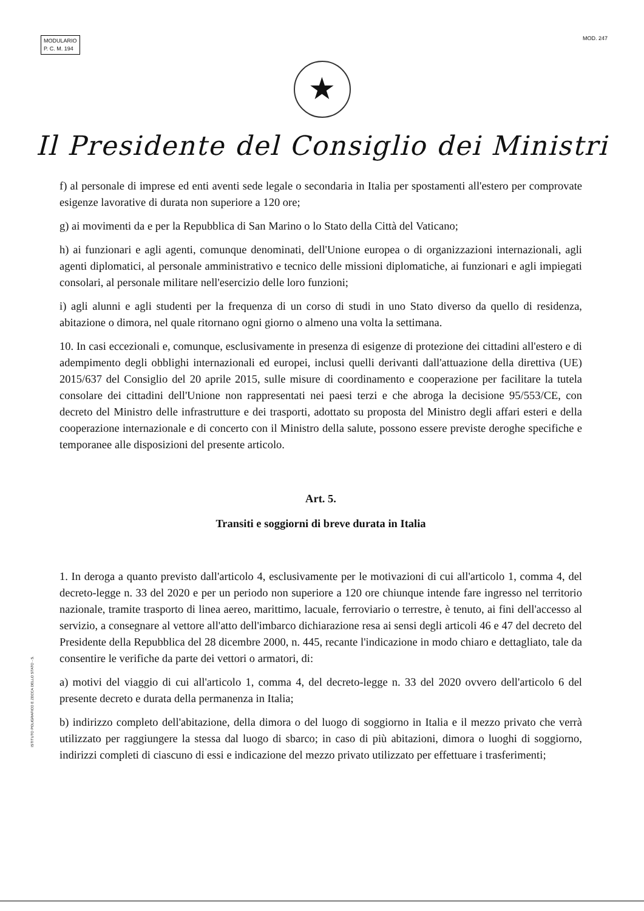MODULARIO
P. C. M. 194
MOD. 247
★
Il Presidente del Consiglio dei Ministri
f) al personale di imprese ed enti aventi sede legale o secondaria in Italia per spostamenti all'estero per comprovate esigenze lavorative di durata non superiore a 120 ore;
g) ai movimenti da e per la Repubblica di San Marino o lo Stato della Città del Vaticano;
h) ai funzionari e agli agenti, comunque denominati, dell'Unione europea o di organizzazioni internazionali, agli agenti diplomatici, al personale amministrativo e tecnico delle missioni diplomatiche, ai funzionari e agli impiegati consolari, al personale militare nell'esercizio delle loro funzioni;
i) agli alunni e agli studenti per la frequenza di un corso di studi in uno Stato diverso da quello di residenza, abitazione o dimora, nel quale ritornano ogni giorno o almeno una volta la settimana.
10. In casi eccezionali e, comunque, esclusivamente in presenza di esigenze di protezione dei cittadini all'estero e di adempimento degli obblighi internazionali ed europei, inclusi quelli derivanti dall'attuazione della direttiva (UE) 2015/637 del Consiglio del 20 aprile 2015, sulle misure di coordinamento e cooperazione per facilitare la tutela consolare dei cittadini dell'Unione non rappresentati nei paesi terzi e che abroga la decisione 95/553/CE, con decreto del Ministro delle infrastrutture e dei trasporti, adottato su proposta del Ministro degli affari esteri e della cooperazione internazionale e di concerto con il Ministro della salute, possono essere previste deroghe specifiche e temporanee alle disposizioni del presente articolo.
Art. 5.
Transiti e soggiorni di breve durata in Italia
1. In deroga a quanto previsto dall'articolo 4, esclusivamente per le motivazioni di cui all'articolo 1, comma 4, del decreto-legge n. 33 del 2020 e per un periodo non superiore a 120 ore chiunque intende fare ingresso nel territorio nazionale, tramite trasporto di linea aereo, marittimo, lacuale, ferroviario o terrestre, è tenuto, ai fini dell'accesso al servizio, a consegnare al vettore all'atto dell'imbarco dichiarazione resa ai sensi degli articoli 46 e 47 del decreto del Presidente della Repubblica del 28 dicembre 2000, n. 445, recante l'indicazione in modo chiaro e dettagliato, tale da consentire le verifiche da parte dei vettori o armatori, di:
a) motivi del viaggio di cui all'articolo 1, comma 4, del decreto-legge n. 33 del 2020 ovvero dell'articolo 6 del presente decreto e durata della permanenza in Italia;
b) indirizzo completo dell'abitazione, della dimora o del luogo di soggiorno in Italia e il mezzo privato che verrà utilizzato per raggiungere la stessa dal luogo di sbarco; in caso di più abitazioni, dimora o luoghi di soggiorno, indirizzi completi di ciascuno di essi e indicazione del mezzo privato utilizzato per effettuare i trasferimenti;
ISTITUTO POLIGRAFICO E ZECCA DELLO STATO - S.